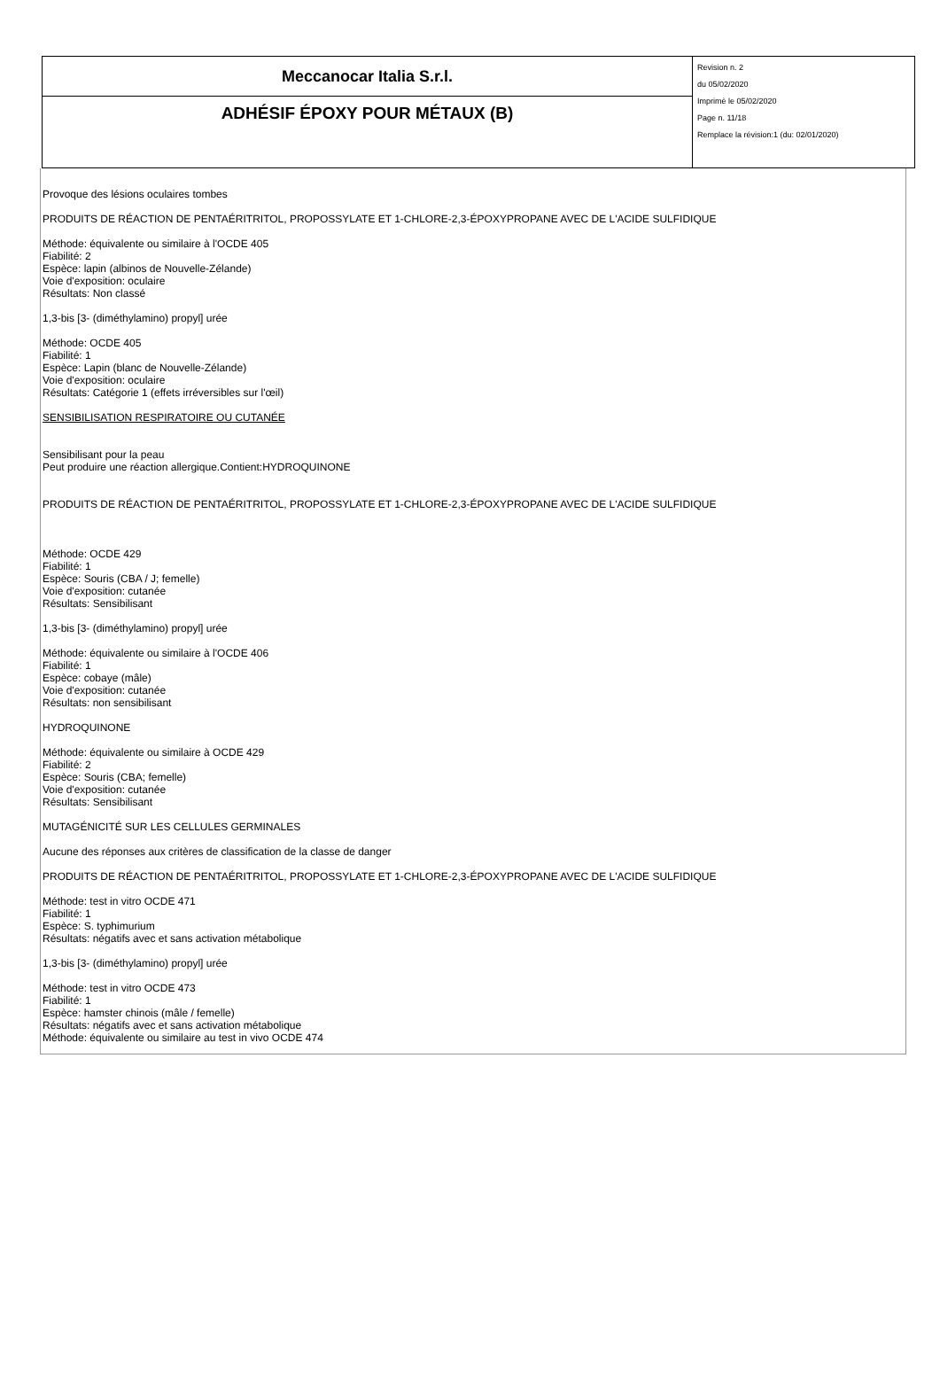| Meccanocar Italia S.r.l. | Revision n. 2 du 05/02/2020 Imprimè le 05/02/2020 Page n. 11/18 Remplace la révision:1 (du: 02/01/2020) |
| ADHÉSIF ÉPOXY POUR MÉTAUX (B) | |
Provoque des lésions oculaires tombes
PRODUITS DE RÉACTION DE PENTAÉRITRITOL, PROPOSSYLATE ET 1-CHLORE-2,3-ÉPOXYPROPANE AVEC DE L'ACIDE SULFIDIQUE
Méthode: équivalente ou similaire à l'OCDE 405
Fiabilité: 2
Espèce: lapin (albinos de Nouvelle-Zélande)
Voie d'exposition: oculaire
Résultats: Non classé
1,3-bis [3- (diméthylamino) propyl] urée
Méthode: OCDE 405
Fiabilité: 1
Espèce: Lapin (blanc de Nouvelle-Zélande)
Voie d'exposition: oculaire
Résultats: Catégorie 1 (effets irréversibles sur l'œil)
SENSIBILISATION RESPIRATOIRE OU CUTANÉE
Sensibilisant pour la peau
Peut produire une réaction allergique.Contient:HYDROQUINONE
PRODUITS DE RÉACTION DE PENTAÉRITRITOL, PROPOSSYLATE ET 1-CHLORE-2,3-ÉPOXYPROPANE AVEC DE L'ACIDE SULFIDIQUE
Méthode: OCDE 429
Fiabilité: 1
Espèce: Souris (CBA / J; femelle)
Voie d'exposition: cutanée
Résultats: Sensibilisant
1,3-bis [3- (diméthylamino) propyl] urée
Méthode: équivalente ou similaire à l'OCDE 406
Fiabilité: 1
Espèce: cobaye (mâle)
Voie d'exposition: cutanée
Résultats: non sensibilisant
HYDROQUINONE
Méthode: équivalente ou similaire à OCDE 429
Fiabilité: 2
Espèce: Souris (CBA; femelle)
Voie d'exposition: cutanée
Résultats: Sensibilisant
MUTAGÉNICITÉ SUR LES CELLULES GERMINALES
Aucune des réponses aux critères de classification de la classe de danger
PRODUITS DE RÉACTION DE PENTAÉRITRITOL, PROPOSSYLATE ET 1-CHLORE-2,3-ÉPOXYPROPANE AVEC DE L'ACIDE SULFIDIQUE
Méthode: test in vitro OCDE 471
Fiabilité: 1
Espèce: S. typhimurium
Résultats: négatifs avec et sans activation métabolique
1,3-bis [3- (diméthylamino) propyl] urée
Méthode: test in vitro OCDE 473
Fiabilité: 1
Espèce: hamster chinois (mâle / femelle)
Résultats: négatifs avec et sans activation métabolique
Méthode: équivalente ou similaire au test in vivo OCDE 474